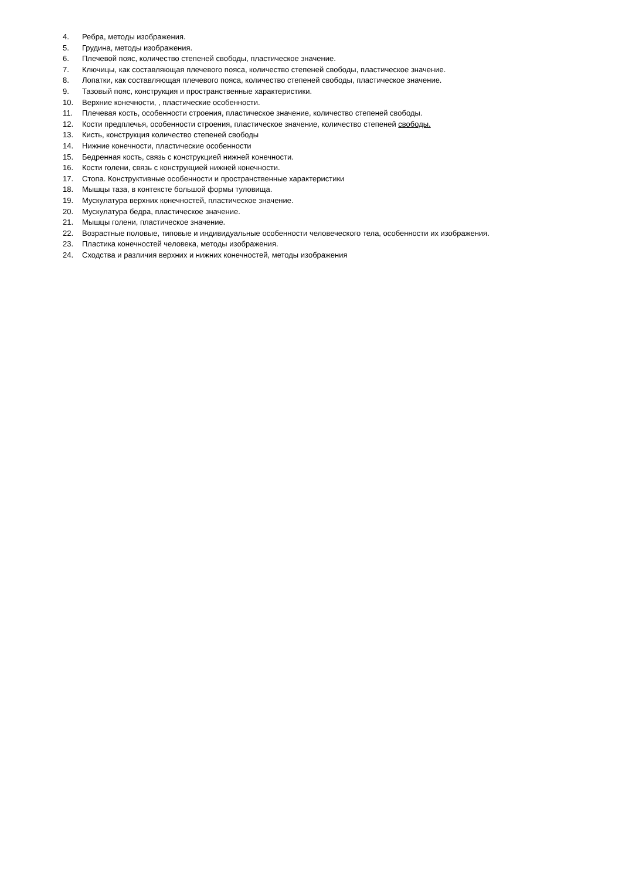4. Ребра, методы изображения.
5. Грудина, методы изображения.
6. Плечевой пояс, количество степеней свободы, пластическое значение.
7. Ключицы, как составляющая плечевого пояса, количество степеней свободы, пластическое значение.
8. Лопатки, как составляющая плечевого пояса, количество степеней свободы, пластическое значение.
9. Тазовый пояс, конструкция и пространственные характеристики.
10. Верхние конечности, , пластические особенности.
11. Плечевая кость, особенности строения, пластическое значение, количество степеней свободы.
12. Кости предплечья, особенности строения, пластическое значение, количество степеней свободы.
13. Кисть, конструкция количество степеней свободы
14. Нижние конечности, пластические особенности
15. Бедренная кость, связь с конструкцией нижней конечности.
16. Кости голени, связь с конструкцией нижней конечности.
17. Стопа. Конструктивные особенности и пространственные характеристики
18. Мышцы таза, в контексте большой формы туловища.
19. Мускулатура верхних конечностей, пластическое значение.
20. Мускулатура бедра, пластическое значение.
21. Мышцы голени, пластическое значение.
22. Возрастные половые, типовые и индивидуальные особенности человеческого тела, особенности их изображения.
23. Пластика конечностей человека, методы изображения.
24. Сходства и различия верхних и нижних конечностей, методы изображения